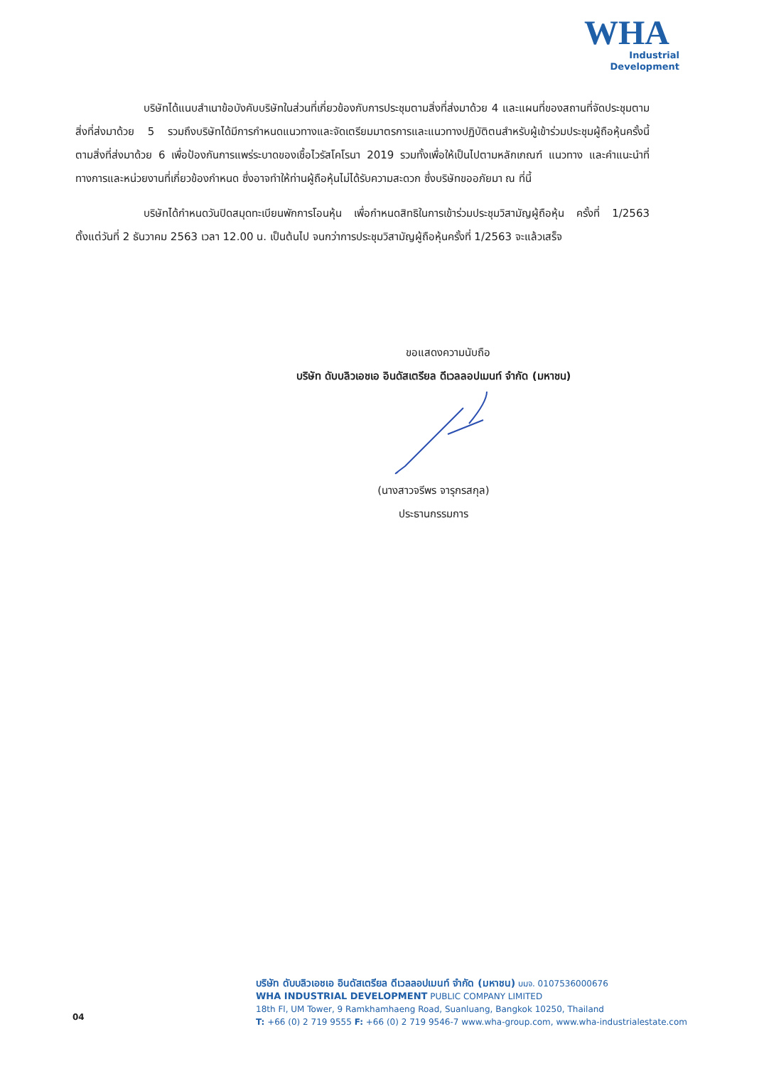WHA
Industrial
Development
บริษัทได้แนบสำเนาข้อบังคับบริษัทในส่วนที่เกี่ยวข้องกับการประชุมตามสิ่งที่ส่งมาด้วย 4 และแผนที่ของสถานที่จัดประชุมตามสิ่งที่ส่งมาด้วย 5 รวมถึงบริษัทได้มีการกำหนดแนวทางและจัดเตรียมมาตรการและแนวทางปฏิบัติตนสำหรับผู้เข้าร่วมประชุมผู้ถือหุ้นครั้งนี้ ตามสิ่งที่ส่งมาด้วย 6 เพื่อป้องกันการแพร่ระบาดของเชื้อไวรัสโคโรนา 2019 รวมทั้งเพื่อให้เป็นไปตามหลักเกณฑ์ แนวทาง และคำแนะนำที่ ทางการและหน่วยงานที่เกี่ยวข้องกำหนด ซึ่งอาจทำให้ท่านผู้ถือหุ้นไม่ได้รับความสะดวก ซึ่งบริษัทขออภัยมา ณ ที่นี้
บริษัทได้กำหนดวันปิดสมุดทะเบียนพักการโอนหุ้น เพื่อกำหนดสิทธิในการเข้าร่วมประชุมวิสามัญผู้ถือหุ้น ครั้งที่ 1/2563 ตั้งแต่วันที่ 2 ธันวาคม 2563 เวลา 12.00 น. เป็นต้นไป จนกว่าการประชุมวิสามัญผู้ถือหุ้นครั้งที่ 1/2563 จะแล้วเสร็จ
ขอแสดงความนับถือ
บริษัท ดับบลิวเอชเอ อินดัสเตรียล ดีเวลลอปเมนท์ จำกัด (มหาชน)
(นางสาวจรีพร จารุกรสกุล)
ประธานกรรมการ
04
บริษัท ดับบลิวเอชเอ อินดัสเตรียล ดีเวลลอปเมนท์ จำกัด (มหาชน) บมจ. 0107536000676
WHA INDUSTRIAL DEVELOPMENT PUBLIC COMPANY LIMITED
18th Fl, UM Tower, 9 Ramkhamhaeng Road, Suanluang, Bangkok 10250, Thailand
T: +66 (0) 2 719 9555 F: +66 (0) 2 719 9546-7 www.wha-group.com, www.wha-industrialestate.com